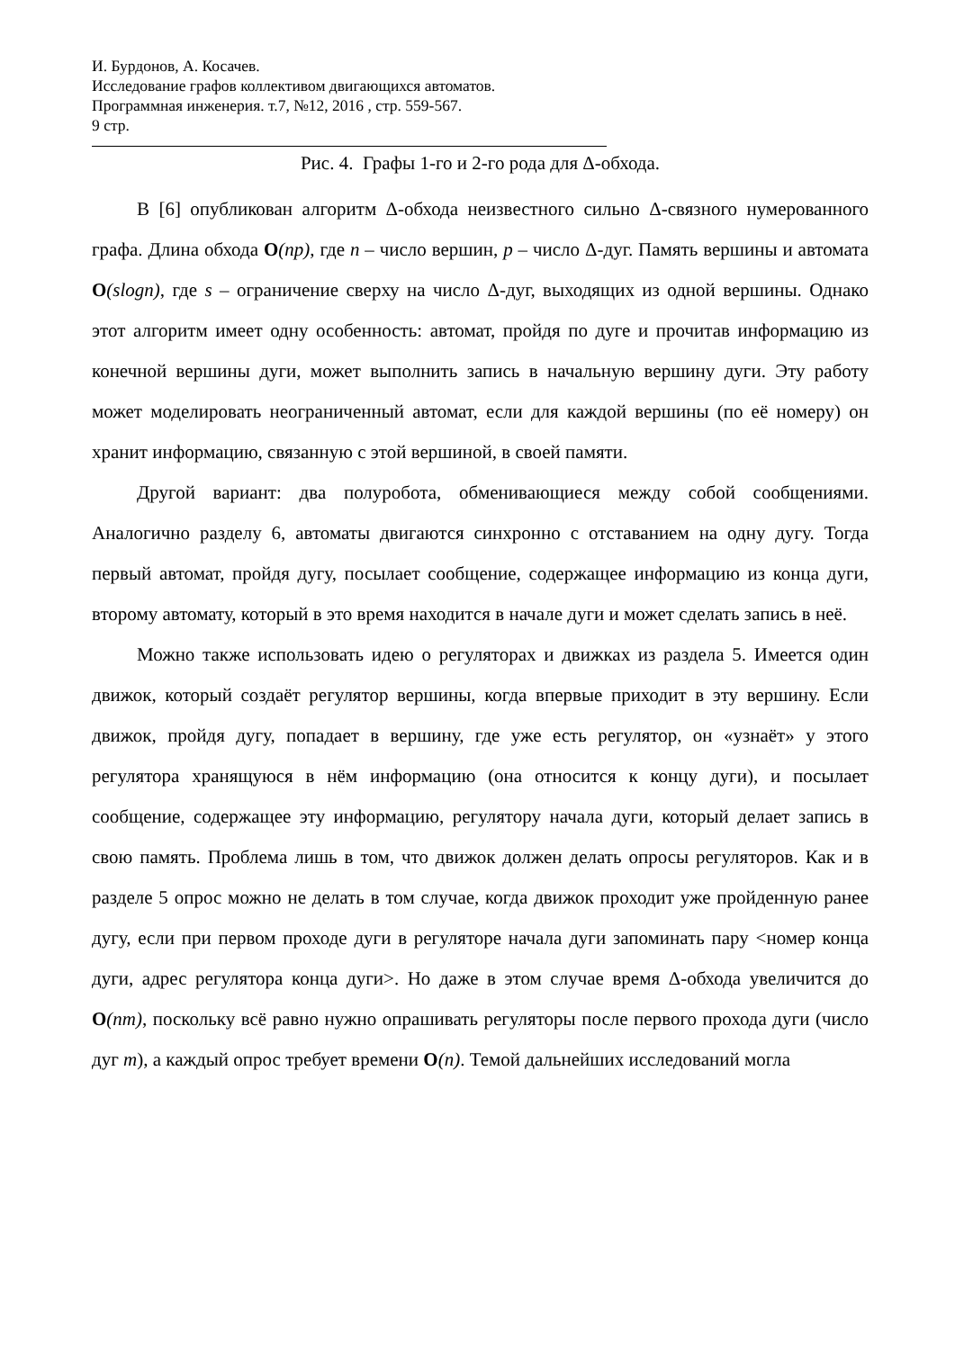И. Бурдонов, А. Косачев.
Исследование графов коллективом двигающихся автоматов.
Программная инженерия. т.7, №12, 2016 , стр. 559-567.
9 стр.
Рис. 4. Графы 1-го и 2-го рода для Δ-обхода.
В [6] опубликован алгоритм Δ-обхода неизвестного сильно Δ-связного нумерованного графа. Длина обхода O(np), где n – число вершин, p – число Δ-дуг. Память вершины и автомата O(slogn), где s – ограничение сверху на число Δ-дуг, выходящих из одной вершины. Однако этот алгоритм имеет одну особенность: автомат, пройдя по дуге и прочитав информацию из конечной вершины дуги, может выполнить запись в начальную вершину дуги. Эту работу может моделировать неограниченный автомат, если для каждой вершины (по её номеру) он хранит информацию, связанную с этой вершиной, в своей памяти.
Другой вариант: два полуробота, обменивающиеся между собой сообщениями. Аналогично разделу 6, автоматы двигаются синхронно с отставанием на одну дугу. Тогда первый автомат, пройдя дугу, посылает сообщение, содержащее информацию из конца дуги, второму автомату, который в это время находится в начале дуги и может сделать запись в неё.
Можно также использовать идею о регуляторах и движках из раздела 5. Имеется один движок, который создаёт регулятор вершины, когда впервые приходит в эту вершину. Если движок, пройдя дугу, попадает в вершину, где уже есть регулятор, он «узнаёт» у этого регулятора хранящуюся в нём информацию (она относится к концу дуги), и посылает сообщение, содержащее эту информацию, регулятору начала дуги, который делает запись в свою память. Проблема лишь в том, что движок должен делать опросы регуляторов. Как и в разделе 5 опрос можно не делать в том случае, когда движок проходит уже пройденную ранее дугу, если при первом проходе дуги в регуляторе начала дуги запоминать пару <номер конца дуги, адрес регулятора конца дуги>. Но даже в этом случае время Δ-обхода увеличится до O(nm), поскольку всё равно нужно опрашивать регуляторы после первого прохода дуги (число дуг m), а каждый опрос требует времени O(n). Темой дальнейших исследований могла